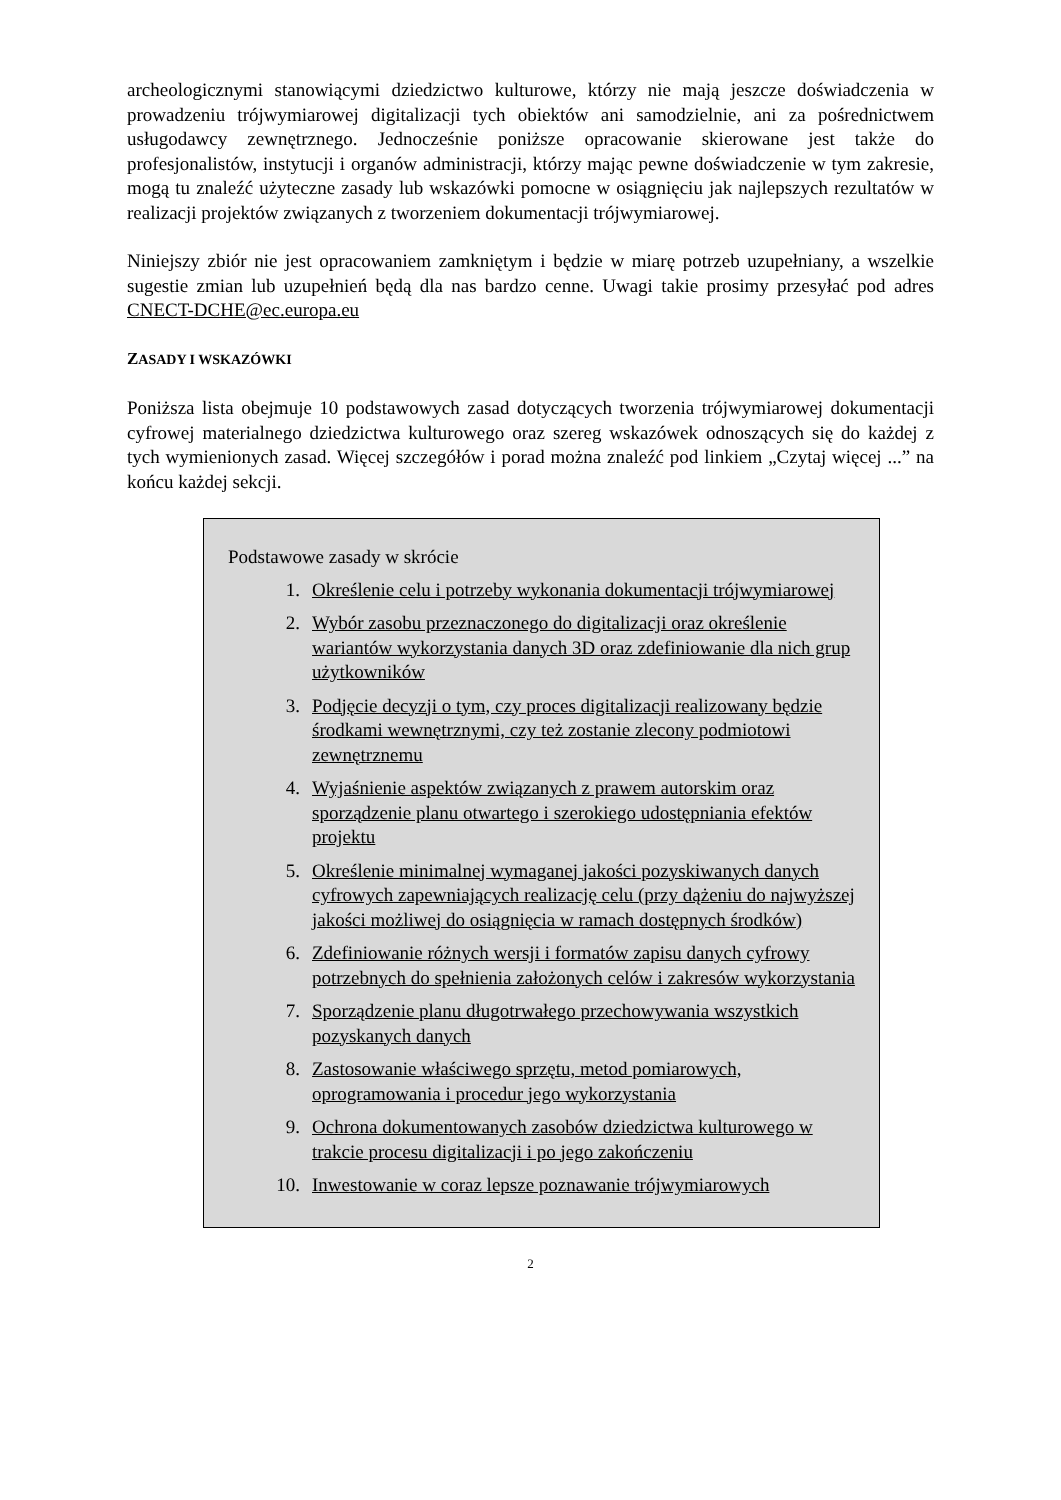archeologicznymi stanowiącymi dziedzictwo kulturowe, którzy nie mają jeszcze doświadczenia w prowadzeniu trójwymiarowej digitalizacji tych obiektów ani samodzielnie, ani za pośrednictwem usługodawcy zewnętrznego. Jednocześnie poniższe opracowanie skierowane jest także do profesjonalistów, instytucji i organów administracji, którzy mając pewne doświadczenie w tym zakresie, mogą tu znaleźć użyteczne zasady lub wskazówki pomocne w osiągnięciu jak najlepszych rezultatów w realizacji projektów związanych z tworzeniem dokumentacji trójwymiarowej.
Niniejszy zbiór nie jest opracowaniem zamkniętym i będzie w miarę potrzeb uzupełniany, a wszelkie sugestie zmian lub uzupełnień będą dla nas bardzo cenne. Uwagi takie prosimy przesyłać pod adres CNECT-DCHE@ec.europa.eu
ZASADY I WSKAZÓWKI
Poniższa lista obejmuje 10 podstawowych zasad dotyczących tworzenia trójwymiarowej dokumentacji cyfrowej materialnego dziedzictwa kulturowego oraz szereg wskazówek odnoszących się do każdej z tych wymienionych zasad. Więcej szczegółów i porad można znaleźć pod linkiem „Czytaj więcej ...” na końcu każdej sekcji.
Podstawowe zasady w skrócie
1. Określenie celu i potrzeby wykonania dokumentacji trójwymiarowej
2. Wybór zasobu przeznaczonego do digitalizacji oraz określenie wariantów wykorzystania danych 3D oraz zdefiniowanie dla nich grup użytkowników
3. Podjęcie decyzji o tym, czy proces digitalizacji realizowany będzie środkami wewnętrznymi, czy też zostanie zlecony podmiotowi zewnętrznemu
4. Wyjaśnienie aspektów związanych z prawem autorskim oraz sporządzenie planu otwartego i szerokiego udostępniania efektów projektu
5. Określenie minimalnej wymaganej jakości pozyskiwanych danych cyfrowych zapewniających realizację celu (przy dążeniu do najwyższej jakości możliwej do osiągnięcia w ramach dostępnych środków)
6. Zdefiniowanie różnych wersji i formatów zapisu danych cyfrowy potrzebnych do spełnienia założonych celów i zakresów wykorzystania
7. Sporządzenie planu długotrwałego przechowywania wszystkich pozyskanych danych
8. Zastosowanie właściwego sprzętu, metod pomiarowych, oprogramowania i procedur jego wykorzystania
9. Ochrona dokumentowanych zasobów dziedzictwa kulturowego w trakcie procesu digitalizacji i po jego zakończeniu
10. Inwestowanie w coraz lepsze poznawanie trójwymiarowych
2